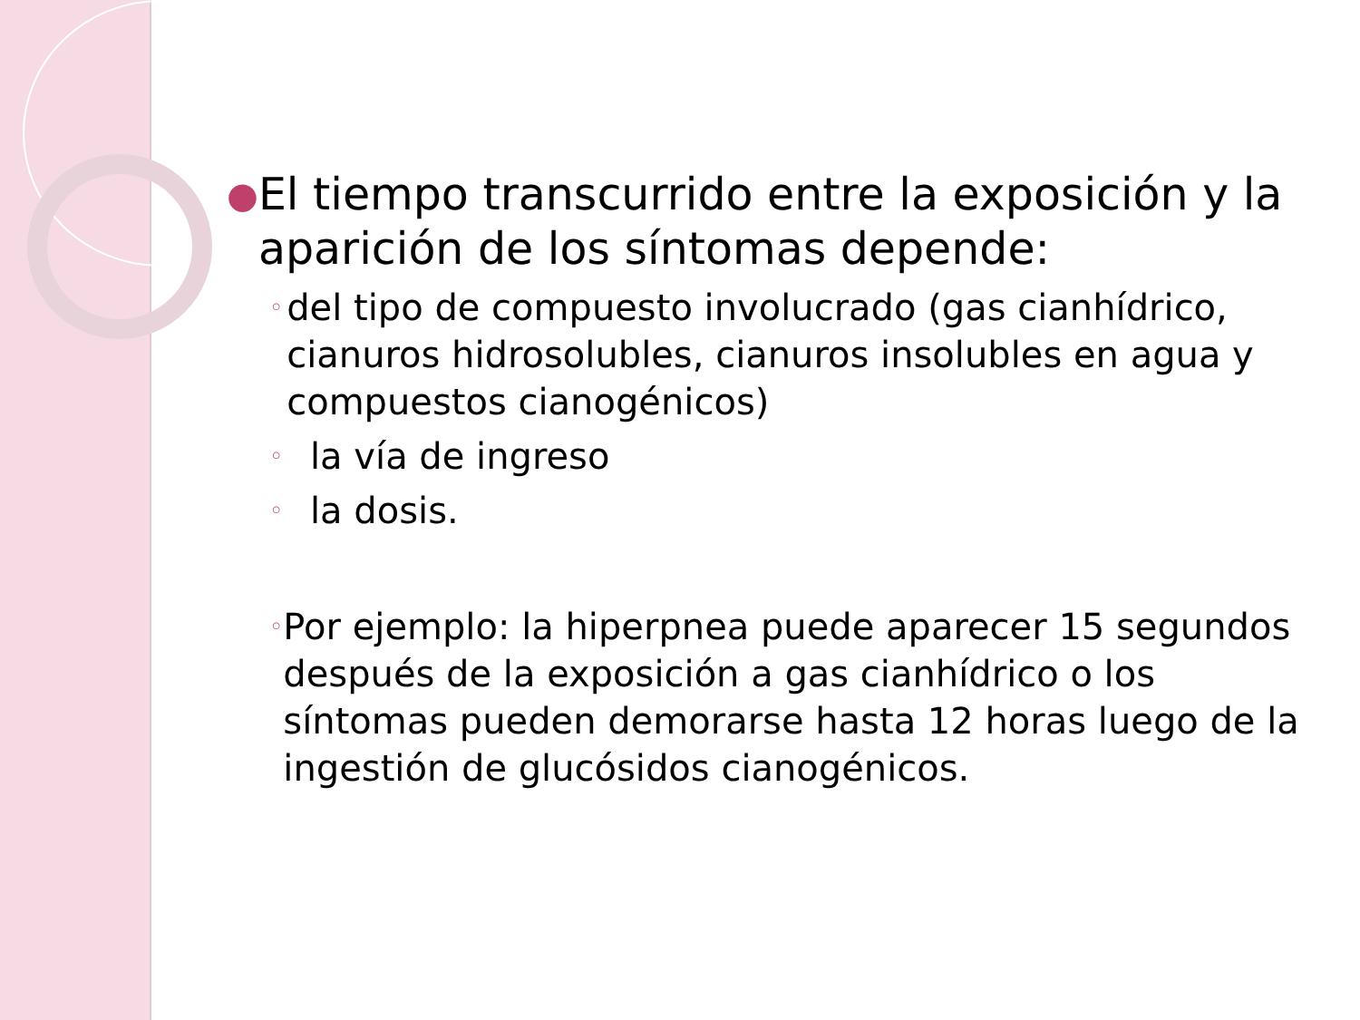● El tiempo transcurrido entre la exposición y la aparición de los síntomas depende:
◦ del tipo de compuesto involucrado (gas cianhídrico, cianuros hidrosolubles, cianuros insolubles en agua y compuestos cianogénicos)
◦ la vía de ingreso
◦ la dosis.
◦ Por ejemplo: la hiperpnea puede aparecer 15 segundos después de la exposición a gas cianhídrico o los síntomas pueden demorarse hasta 12 horas luego de la ingestión de glucósidos cianogénicos.